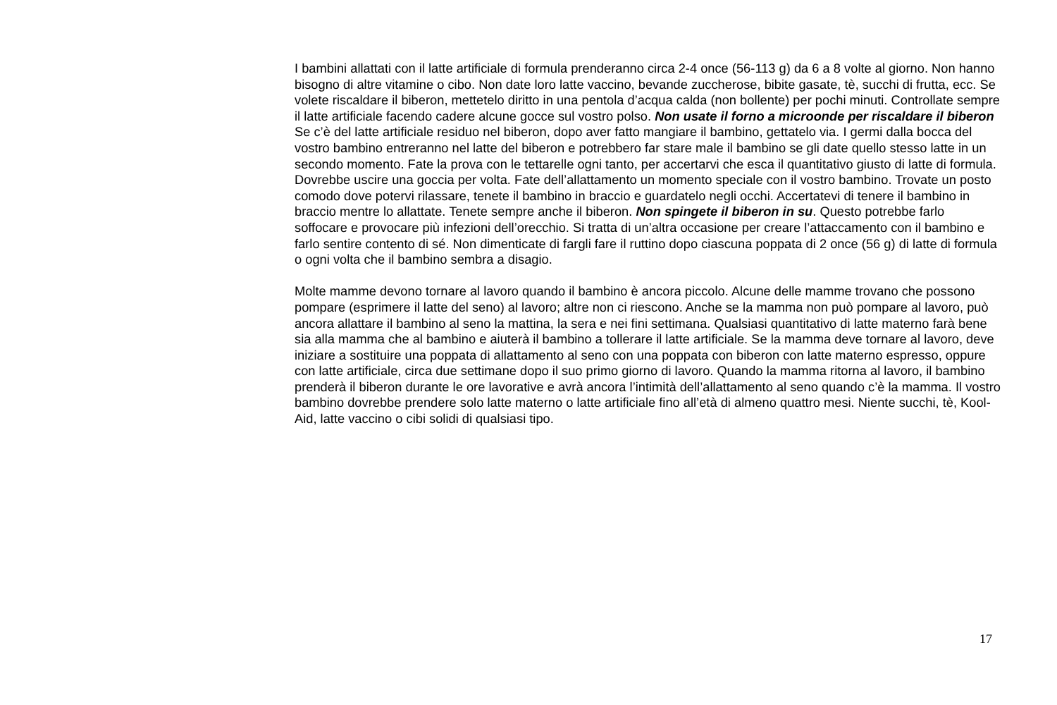I bambini allattati con il latte artificiale di formula prenderanno circa 2-4 once (56-113 g) da 6 a 8 volte al giorno. Non hanno bisogno di altre vitamine o cibo. Non date loro latte vaccino, bevande zuccherose, bibite gasate, tè, succhi di frutta, ecc. Se volete riscaldare il biberon, mettetelo diritto in una pentola d’acqua calda (non bollente) per pochi minuti. Controllate sempre il latte artificiale facendo cadere alcune gocce sul vostro polso. Non usate il forno a microonde per riscaldare il biberon Se c’è del latte artificiale residuo nel biberon, dopo aver fatto mangiare il bambino, gettatelo via. I germi dalla bocca del vostro bambino entreranno nel latte del biberon e potrebbero far stare male il bambino se gli date quello stesso latte in un secondo momento. Fate la prova con le tettarelle ogni tanto, per accertarvi che esca il quantitativo giusto di latte di formula. Dovrebbe uscire una goccia per volta. Fate dell’allattamento un momento speciale con il vostro bambino. Trovate un posto comodo dove potervi rilassare, tenete il bambino in braccio e guardatelo negli occhi. Accertatevi di tenere il bambino in braccio mentre lo allattate. Tenete sempre anche il biberon. Non spingete il biberon in su. Questo potrebbe farlo soffocare e provocare più infezioni dell’orecchio. Si tratta di un’altra occasione per creare l’attaccamento con il bambino e farlo sentire contento di sé. Non dimenticate di fargli fare il ruttino dopo ciascuna poppata di 2 once (56 g) di latte di formula o ogni volta che il bambino sembra a disagio.
Molte mamme devono tornare al lavoro quando il bambino è ancora piccolo. Alcune delle mamme trovano che possono pompare (esprimere il latte del seno) al lavoro; altre non ci riescono. Anche se la mamma non può pompare al lavoro, può ancora allattare il bambino al seno la mattina, la sera e nei fini settimana. Qualsiasi quantitativo di latte materno farà bene sia alla mamma che al bambino e aiuterà il bambino a tollerare il latte artificiale. Se la mamma deve tornare al lavoro, deve iniziare a sostituire una poppata di allattamento al seno con una poppata con biberon con latte materno espresso, oppure con latte artificiale, circa due settimane dopo il suo primo giorno di lavoro. Quando la mamma ritorna al lavoro, il bambino prenderà il biberon durante le ore lavorative e avrà ancora l’intimità dell’allattamento al seno quando c’è la mamma. Il vostro bambino dovrebbe prendere solo latte materno o latte artificiale fino all’età di almeno quattro mesi. Niente succhi, tè, Kool-Aid, latte vaccino o cibi solidi di qualsiasi tipo.
17